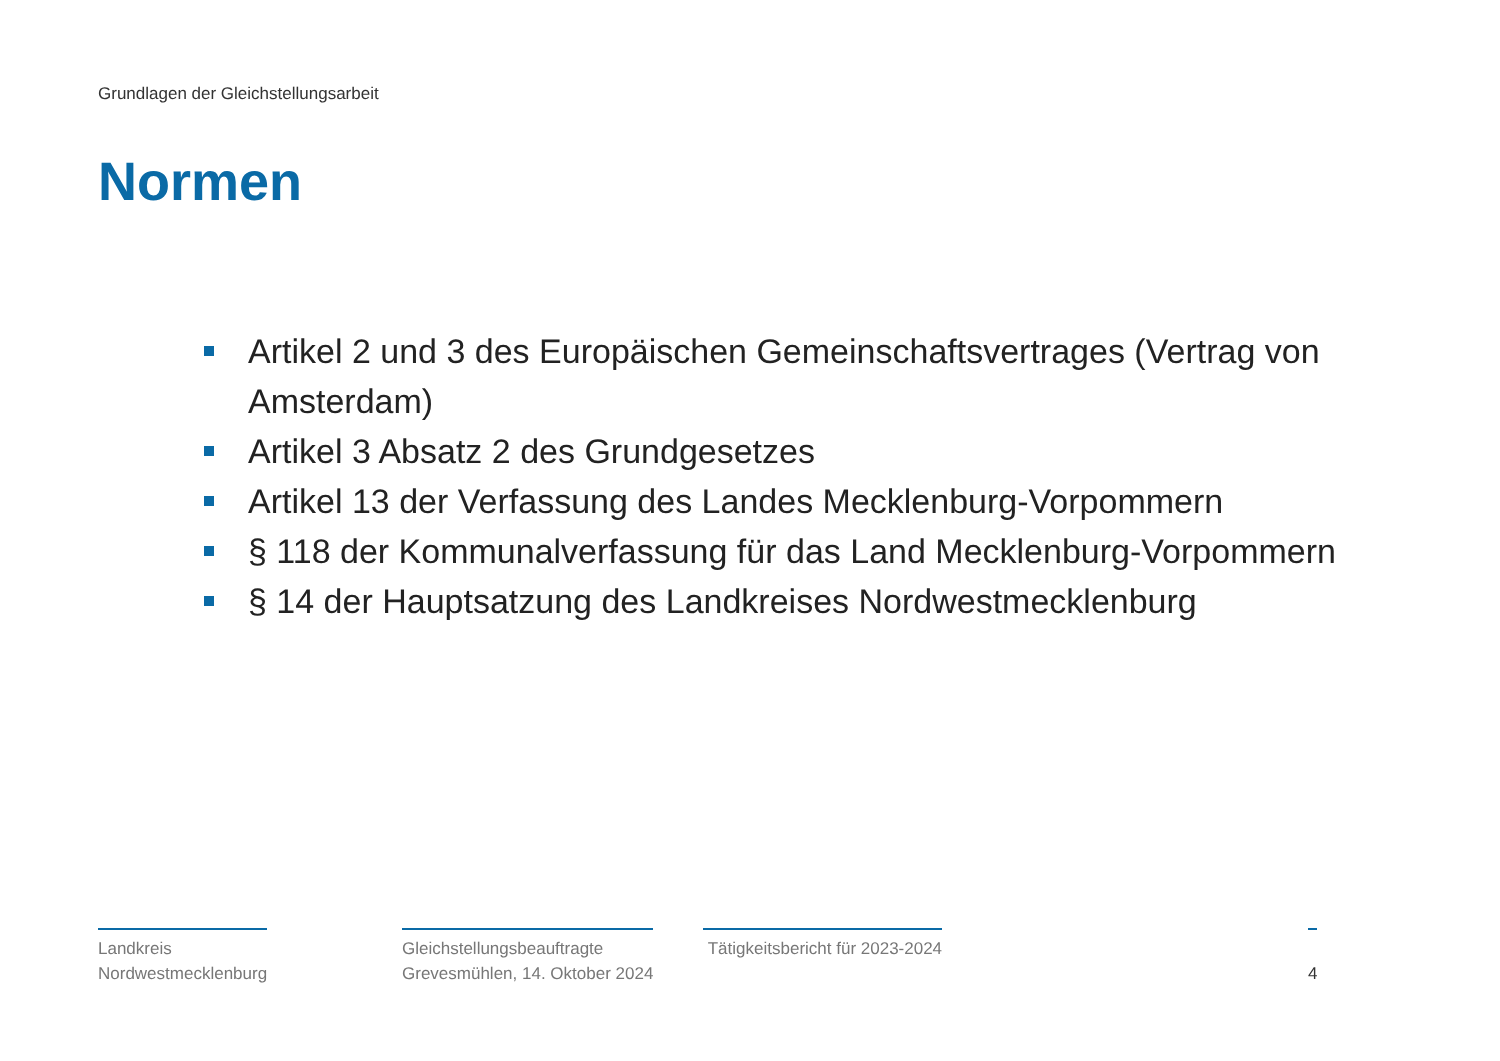Grundlagen der Gleichstellungsarbeit
Normen
Artikel 2 und 3 des Europäischen Gemeinschaftsvertrages (Vertrag von Amsterdam)
Artikel 3 Absatz 2 des Grundgesetzes
Artikel 13 der Verfassung des Landes Mecklenburg-Vorpommern
§ 118 der Kommunalverfassung für das Land Mecklenburg-Vorpommern
§ 14 der Hauptsatzung des Landkreises Nordwestmecklenburg
Landkreis
Nordwestmecklenburg
Gleichstellungsbeauftragte
Grevesmühlen, 14. Oktober 2024
Tätigkeitsbericht für 2023-2024
4